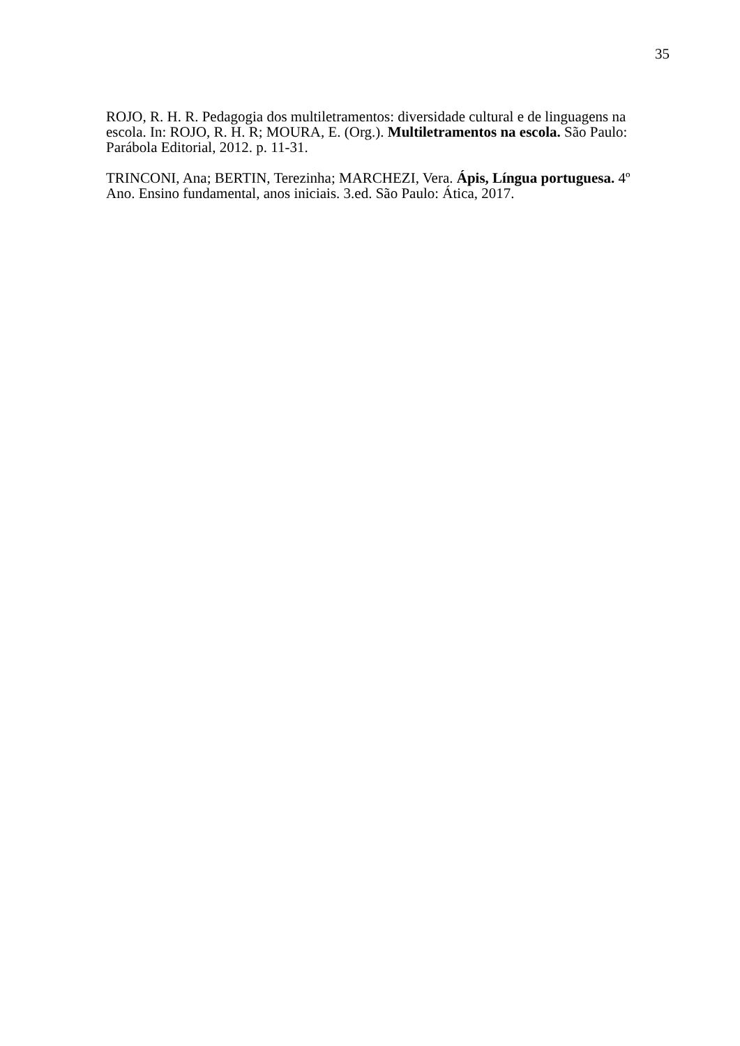35
ROJO, R. H. R. Pedagogia dos multiletramentos: diversidade cultural e de linguagens na escola. In: ROJO, R. H. R; MOURA, E. (Org.). Multiletramentos na escola. São Paulo: Parábola Editorial, 2012. p. 11-31.
TRINCONI, Ana; BERTIN, Terezinha; MARCHEZI, Vera. Ápis, Língua portuguesa. 4º Ano. Ensino fundamental, anos iniciais. 3.ed. São Paulo: Ática, 2017.